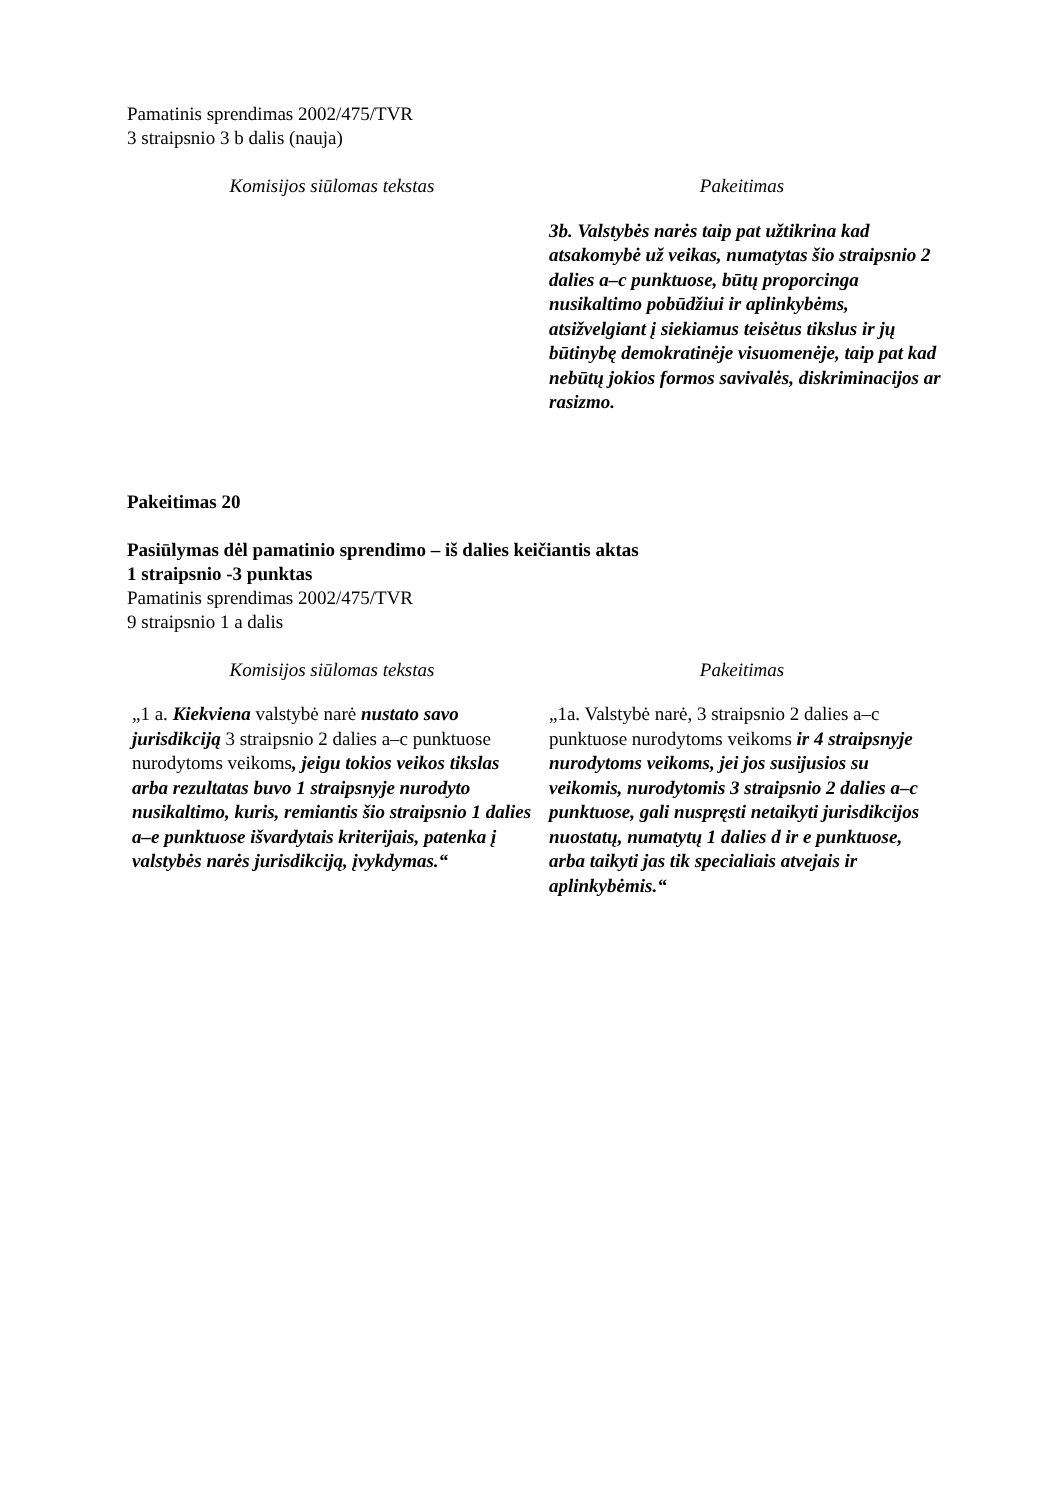Pamatinis sprendimas 2002/475/TVR
3 straipsnio 3 b dalis (nauja)
| Komisijos siūlomas tekstas | Pakeitimas |
| --- | --- |
| | 3b. Valstybės narės taip pat užtikrina kad atsakomybė už veikas, numatytas šio straipsnio 2 dalies a–c punktuose, būtų proporcinga nusikaltimo pobūdžiui ir aplinkybėms, atsižvelgiant į siekiamus teisėtus tikslus ir jų būtinybę demokratinėje visuomenėje, taip pat kad nebūtų jokios formos savivalės, diskriminacijos ar rasizmo. |
Pakeitimas 20
Pasiūlymas dėl pamatinio sprendimo – iš dalies keičiantis aktas
1 straipsnio -3 punktas
Pamatinis sprendimas 2002/475/TVR
9 straipsnio 1 a dalis
| Komisijos siūlomas tekstas | Pakeitimas |
| --- | --- |
| „1 a. Kiekviena valstybė narė nustato savo jurisdikciją 3 straipsnio 2 dalies a–c punktuose nurodytoms veikoms , jeigu tokios veikos tikslas arba rezultatas buvo 1 straipsnyje nurodyto nusikaltimo, kuris, remiantis šio straipsnio 1 dalies a–e punktuose išvardytais kriterijais, patenka į valstybės narės jurisdikciją, įvykdymas.“ | „1a. Valstybė narė, 3 straipsnio 2 dalies a–c punktuose nurodytoms veikoms ir 4 straipsnyje nurodytoms veikoms, jei jos susijusios su veikomis, nurodytomis 3 straipsnio 2 dalies a–c punktuose, gali nuspręsti netaikyti jurisdikcijos nuostatų, numatytų 1 dalies d ir e punktuose, arba taikyti jas tik specialiais atvejais ir aplinkybėmis.“ |